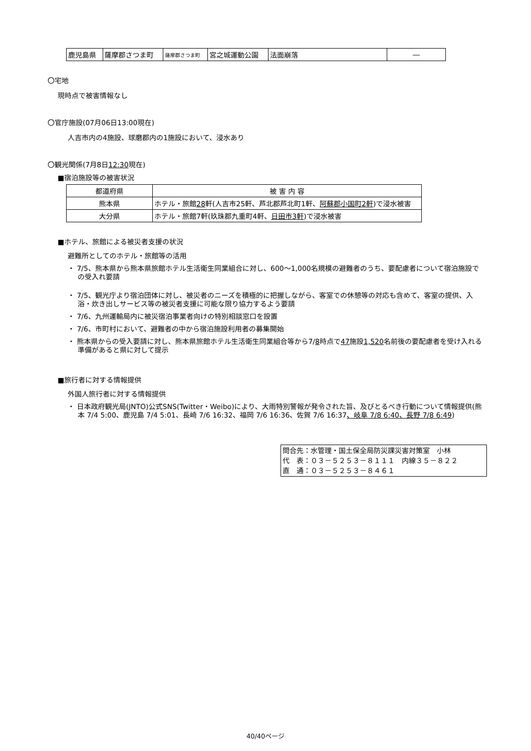| 鹿児島県 | 薩摩郡さつま町 | 薩摩郡さつま町 | 宮之城運動公園 | 法面崩落 | ― |
〇宅地
現時点で被害情報なし
〇官庁施設(07月06日13:00現在)
人吉市内の4施設、球磨郡内の1施設において、浸水あり
〇観光関係(7月8日12:30現在)
■宿泊施設等の被害状況
| 都道府県 | 被 害 内 容 |
| --- | --- |
| 熊本県 | ホテル・旅館 28 軒(人吉市25軒、芦北郡芦北町1軒、 阿蘇郡小国町2軒 )で浸水被害 |
| 大分県 | ホテル・旅館7軒(玖珠郡九重町4軒、 日田市3軒 )で浸水被害 |
■ホテル、旅館による被災者支援の状況
避難所としてのホテル・旅館等の活用
・ 7/5、熊本県から熊本県旅館ホテル生活衛生同業組合に対し、600～1,000名規模の避難者のうち、要配慮者について宿泊施設での受入れ要請
・ 7/5、観光庁より宿泊団体に対し、被災者のニーズを積極的に把握しながら、客室での休憩等の対応も含めて、客室の提供、入浴・炊き出しサービス等の被災者支援に可能な限り協力するよう要請
・ 7/6、九州運輸局内に被災宿泊事業者向けの特別相談窓口を設置
・ 7/6、市町村において、避難者の中から宿泊施設利用者の募集開始
・ 熊本県からの受入要請に対し、熊本県旅館ホテル生活衛生同業組合等から7/8時点で47施設1,520名前後の要配慮者を受け入れる準備があると県に対して提示
■旅行者に対する情報提供
外国人旅行者に対する情報提供
・ 日本政府観光局(JNTO)公式SNS(Twitter・Weibo)により、大雨特別警報が発令された旨、及びとるべき行動について情報提供(熊本 7/4 5:00、鹿児島 7/4 5:01、長崎 7/6 16:32、福岡 7/6 16:36、佐賀 7/6 16:37、岐阜 7/8 6:40、長野 7/8 6:49)
問合先：水管理・国土保全局防災課災害対策室　小林
代　表：０３－５２５３－８１１１　内線３５－８２２
直　通：０３－５２５３－８４６１
40/40ページ